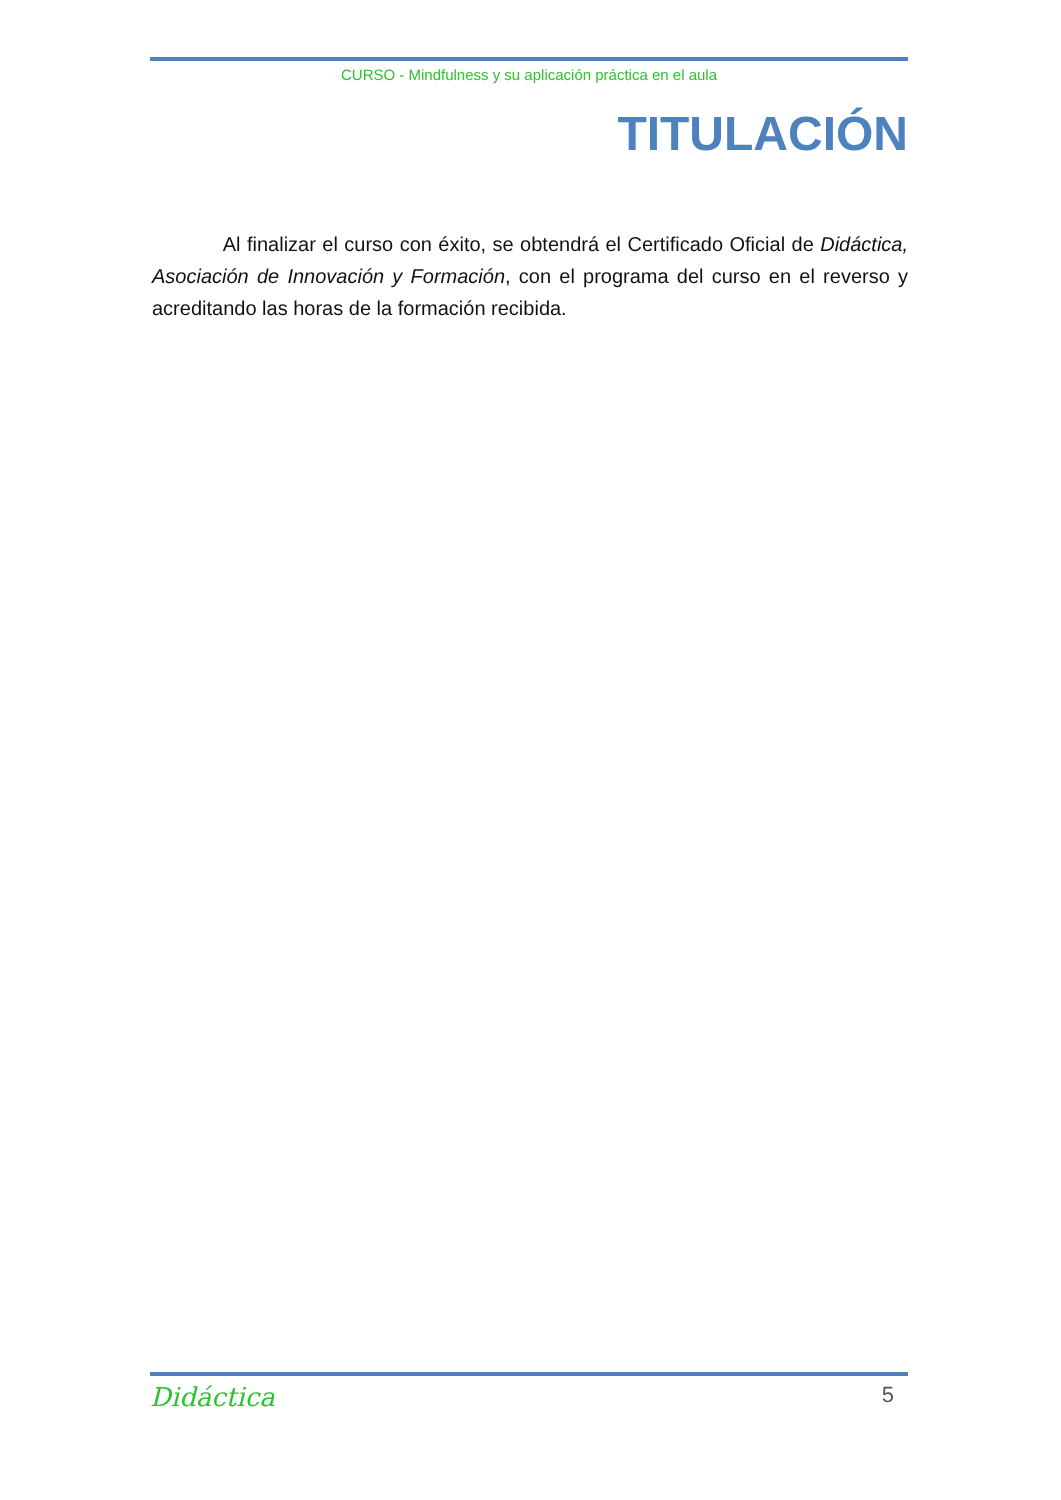CURSO - Mindfulness y su aplicación práctica en el aula
TITULACIÓN
Al finalizar el curso con éxito, se obtendrá el Certificado Oficial de Didáctica, Asociación de Innovación y Formación, con el programa del curso en el reverso y acreditando las horas de la formación recibida.
Didáctica 5